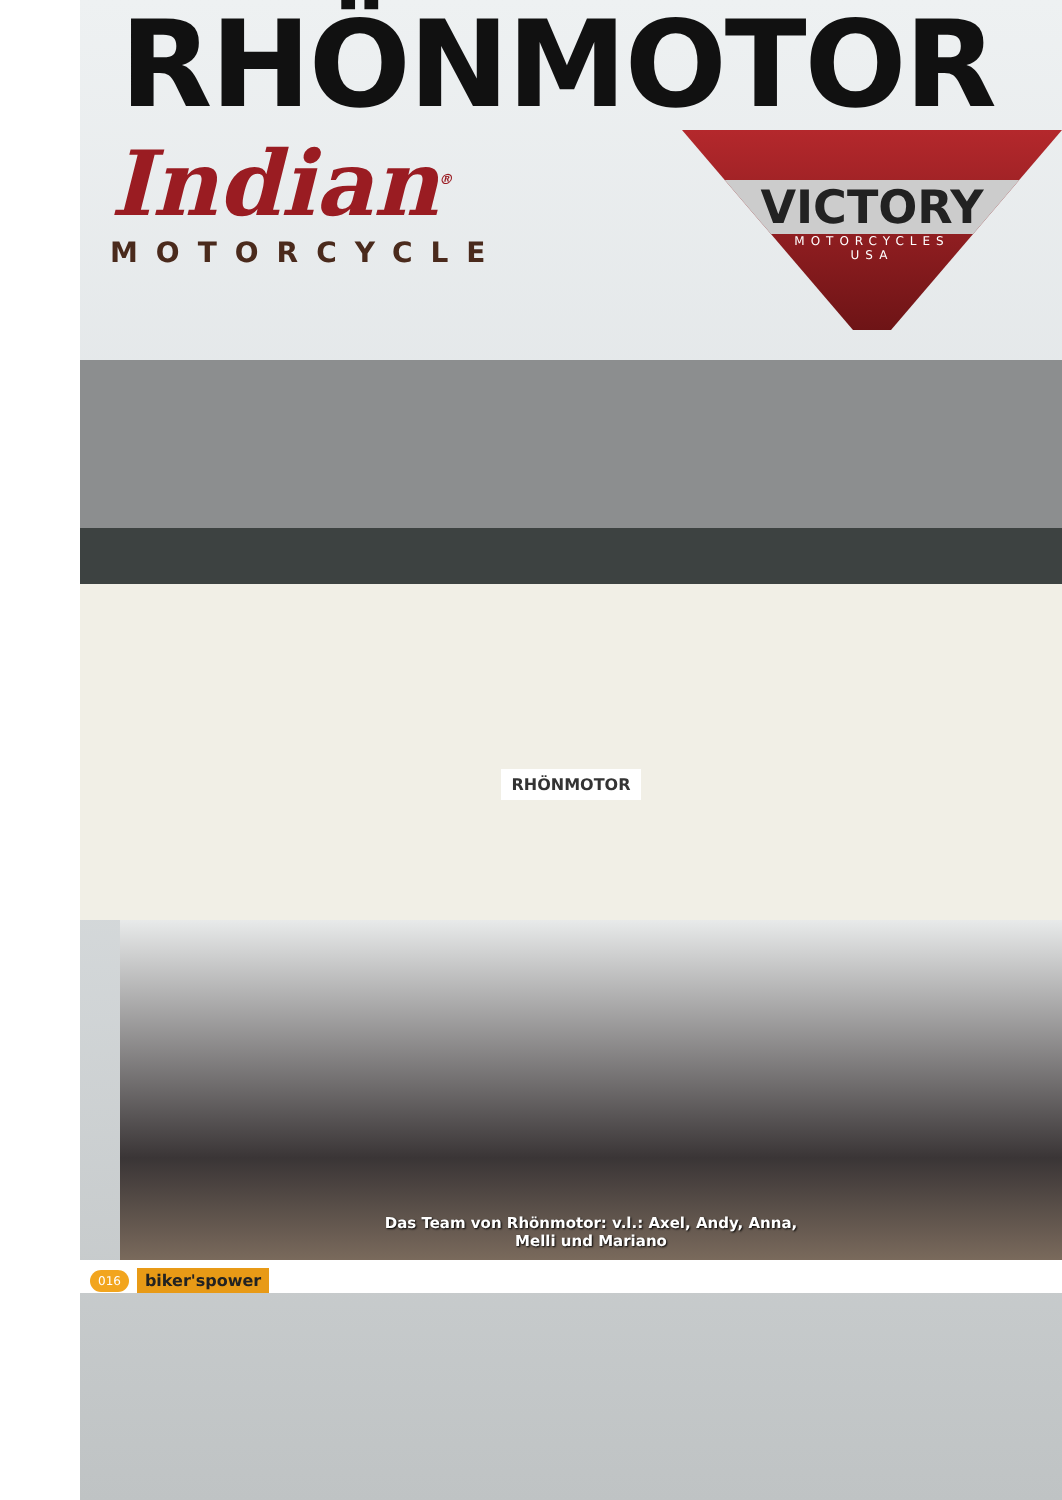RHÖNMOTOR
Indian<sup>®</sup>
MOTORCYCLE
VICTORY
MOTORCYCLES
USA
RHÖNMOTOR
Das Team von Rhönmotor: v.l.: Axel, Andy, Anna,
Melli und Mariano
016 biker'spower